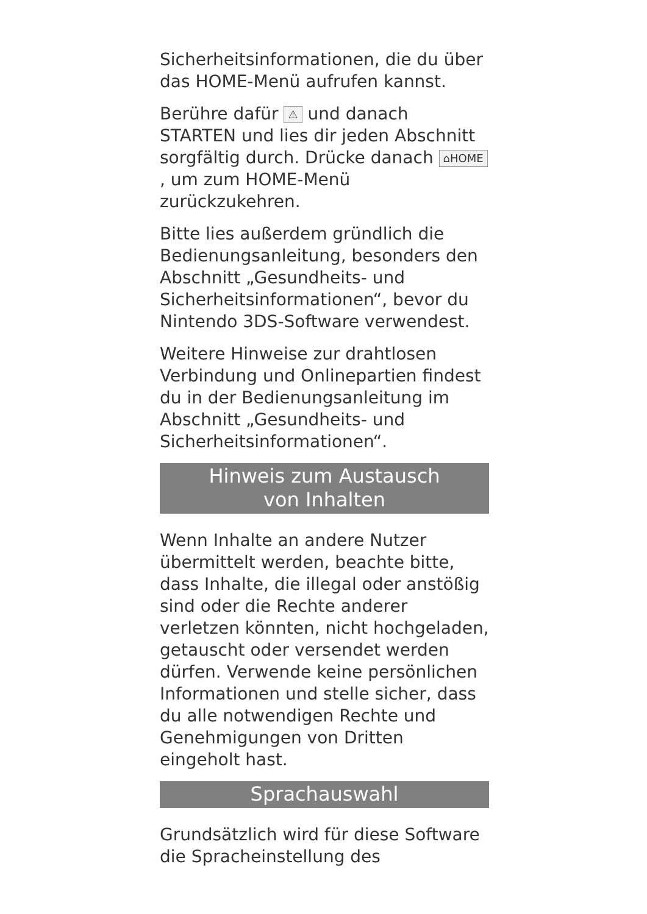Sicherheitsinformationen, die du über das HOME-Menü aufrufen kannst.
Berühre dafür ⚠ und danach STARTEN und lies dir jeden Abschnitt sorgfältig durch. Drücke danach ⌂HOME, um zum HOME-Menü zurückzukehren.
Bitte lies außerdem gründlich die Bedienungsanleitung, besonders den Abschnitt „Gesundheits- und Sicherheitsinformationen“, bevor du Nintendo 3DS-Software verwendest.
Weitere Hinweise zur drahtlosen Verbindung und Onlinepartien findest du in der Bedienungsanleitung im Abschnitt „Gesundheits- und Sicherheitsinformationen“.
Hinweis zum Austausch
von Inhalten
Wenn Inhalte an andere Nutzer übermittelt werden, beachte bitte, dass Inhalte, die illegal oder anstößig sind oder die Rechte anderer verletzen könnten, nicht hochgeladen, getauscht oder versendet werden dürfen. Verwende keine persönlichen Informationen und stelle sicher, dass du alle notwendigen Rechte und Genehmigungen von Dritten eingeholt hast.
Sprachauswahl
Grundsätzlich wird für diese Software die Spracheinstellung des